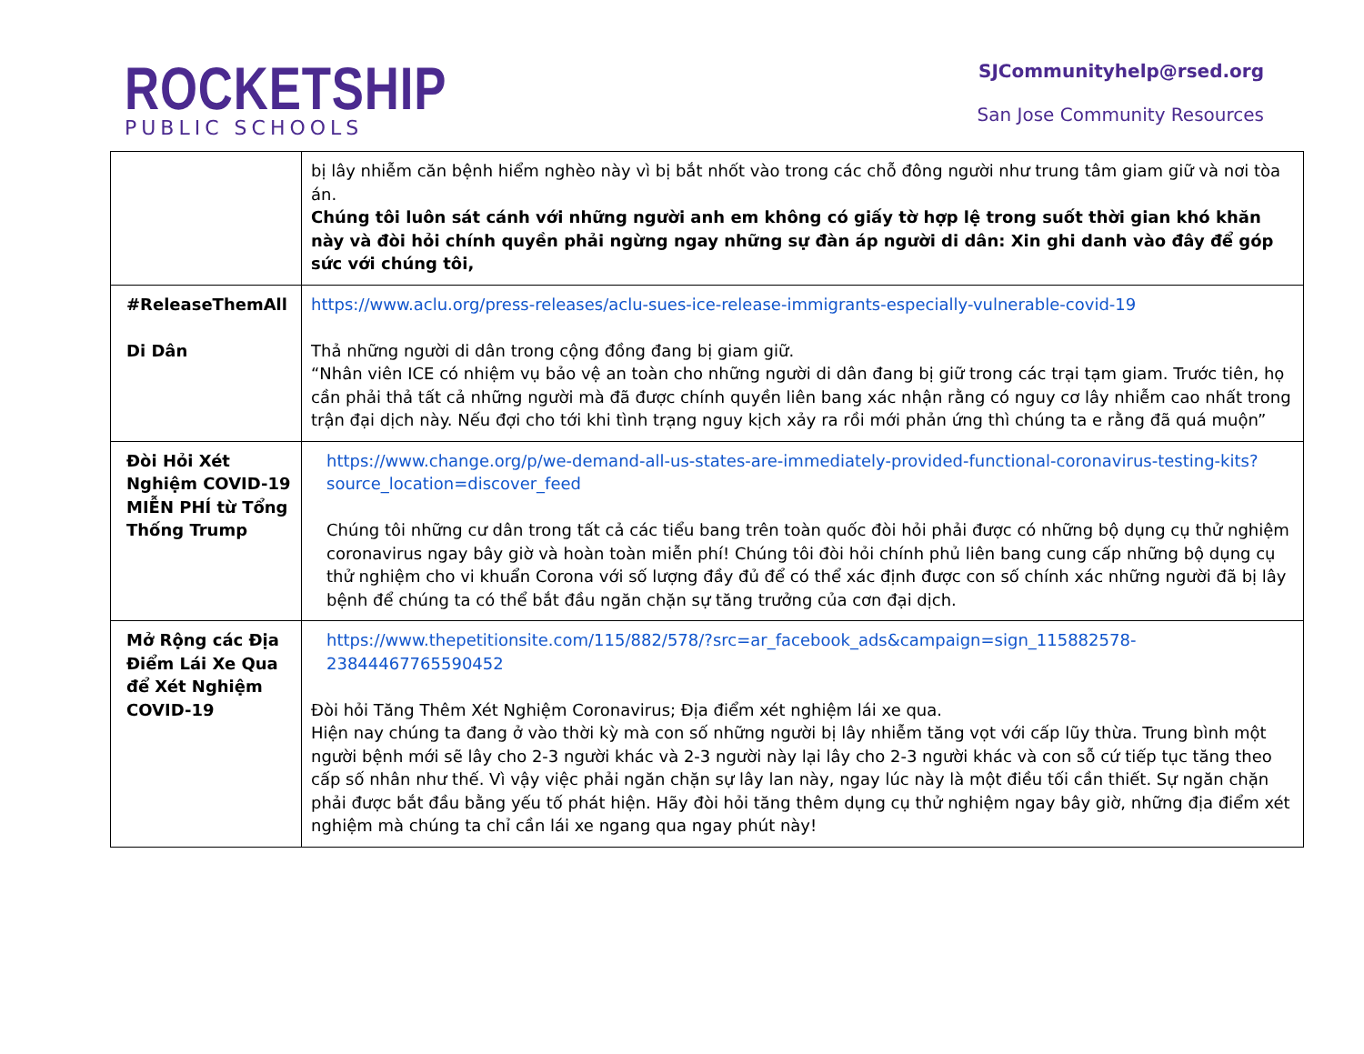ROCKETSHIP
PUBLIC SCHOOLS
SJCommunityhelp@rsed.org
San Jose Community Resources
| | bị lây nhiễm căn bệnh hiểm nghèo này vì bị bắt nhốt vào trong các chỗ đông người như trung tâm giam giữ và nơi tòa án. Chúng tôi luôn sát cánh với những người anh em không có giấy tờ hợp lệ trong suốt thời gian khó khăn này và đòi hỏi chính quyền phải ngừng ngay những sự đàn áp người di dân: Xin ghi danh vào đây để góp sức với chúng tôi, |
| #ReleaseThemAll Di Dân | https://www.aclu.org/press-releases/aclu-sues-ice-release-immigrants-especially-vulnerable-covid-19 Thả những người di dân trong cộng đồng đang bị giam giữ. “Nhân viên ICE có nhiệm vụ bảo vệ an toàn cho những người di dân đang bị giữ trong các trại tạm giam. Trước tiên, họ cần phải thả tất cả những người mà đã được chính quyền liên bang xác nhận rằng có nguy cơ lây nhiễm cao nhất trong trận đại dịch này. Nếu đợi cho tới khi tình trạng nguy kịch xảy ra rồi mới phản ứng thì chúng ta e rằng đã quá muộn” |
| Đòi Hỏi Xét Nghiệm COVID-19 MIỄN PHÍ từ Tổng Thống Trump | https://www.change.org/p/we-demand-all-us-states-are-immediately-provided-functional-coronavirus-testing-kits?source_location=discover_feed Chúng tôi những cư dân trong tất cả các tiểu bang trên toàn quốc đòi hỏi phải được có những bộ dụng cụ thử nghiệm coronavirus ngay bây giờ và hoàn toàn miễn phí! Chúng tôi đòi hỏi chính phủ liên bang cung cấp những bộ dụng cụ thử nghiệm cho vi khuẩn Corona với số lượng đầy đủ để có thể xác định được con số chính xác những người đã bị lây bệnh để chúng ta có thể bắt đầu ngăn chặn sự tăng trưởng của cơn đại dịch. |
| Mở Rộng các Địa Điểm Lái Xe Qua để Xét Nghiệm COVID-19 | https://www.thepetitionsite.com/115/882/578/?src=ar_facebook_ads&campaign=sign_115882578-23844467765590452 Đòi hỏi Tăng Thêm Xét Nghiệm Coronavirus; Địa điểm xét nghiệm lái xe qua. Hiện nay chúng ta đang ở vào thời kỳ mà con số những người bị lây nhiễm tăng vọt với cấp lũy thừa. Trung bình một người bệnh mới sẽ lây cho 2-3 người khác và 2-3 người này lại lây cho 2-3 người khác và con sỗ cứ tiếp tục tăng theo cấp số nhân như thế. Vì vậy việc phải ngăn chặn sự lây lan này, ngay lúc này là một điều tối cần thiết. Sự ngăn chặn phải được bắt đầu bằng yếu tố phát hiện. Hãy đòi hỏi tăng thêm dụng cụ thử nghiệm ngay bây giờ, những địa điểm xét nghiệm mà chúng ta chỉ cần lái xe ngang qua ngay phút này! |